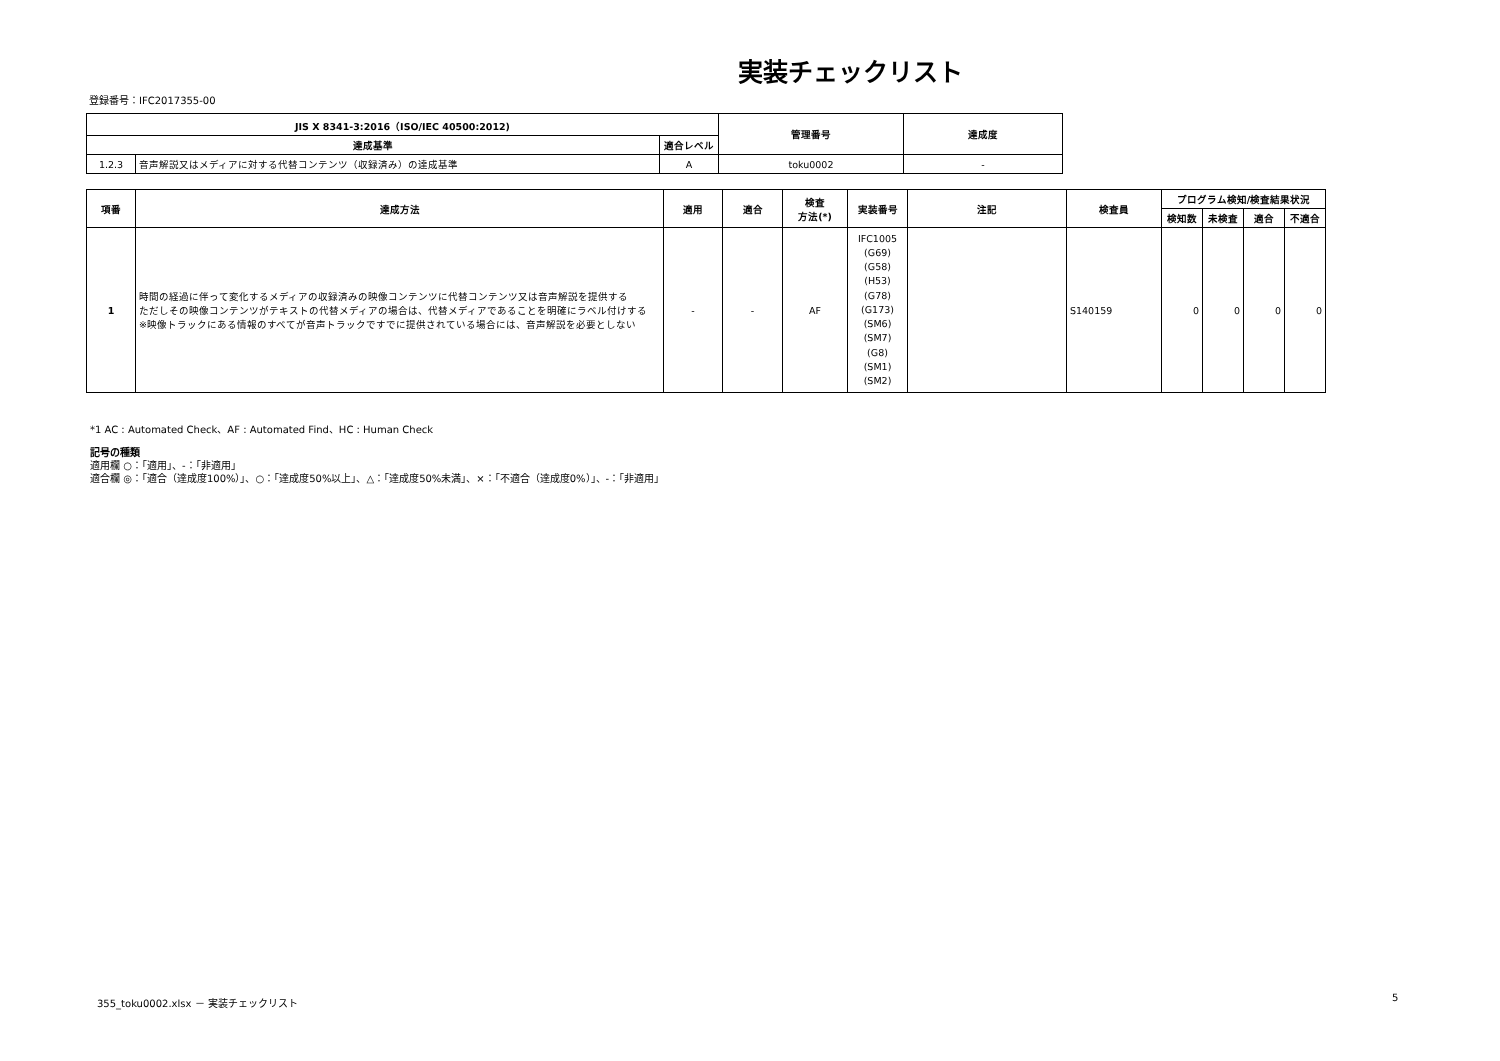実装チェックリスト
登録番号：IFC2017355-00
| JIS X 8341-3:2016（ISO/IEC 40500:2012) | | | 管理番号 | 達成度 |
| --- | --- | --- | --- | --- |
| 達成基準 | | 適合レベル | | |
| 1.2.3 | 音声解説又はメディアに対する代替コンテンツ（収録済み）の達成基準 | A | toku0002 | - |
| 項番 | 達成方法 | 適用 | 適合 | 検査 方法(*) | 実装番号 | 注記 | 検査員 | プログラム検知/検査結果状況 | | | |
| --- | --- | --- | --- | --- | --- | --- | --- | --- | --- | --- | --- |
| | | | | | | | | 検知数 | 未検査 | 適合 | 不適合 |
| 1 | 時間の経過に伴って変化するメディアの収録済みの映像コンテンツに代替コンテンツ又は音声解説を提供する ただしその映像コンテンツがテキストの代替メディアの場合は、代替メディアであることを明確にラベル付けする ※映像トラックにある情報のすべてが音声トラックですでに提供されている場合には、音声解説を必要としない | - | - | AF | IFC1005 (G69) (G58) (H53) (G78) (G173) (SM6) (SM7) (G8) (SM1) (SM2) | | S140159 | 0 | 0 | 0 | 0 |
*1 AC : Automated Check、AF : Automated Find、HC : Human Check
記号の種類
適用欄 ○：「適用」、-：「非適用」
適合欄 ◎：「適合（達成度100%）」、○：「達成度50%以上」、△：「達成度50%未満」、×：「不適合（達成度0%）」、-：「非適用」
355_toku0002.xlsx － 実装チェックリスト
5